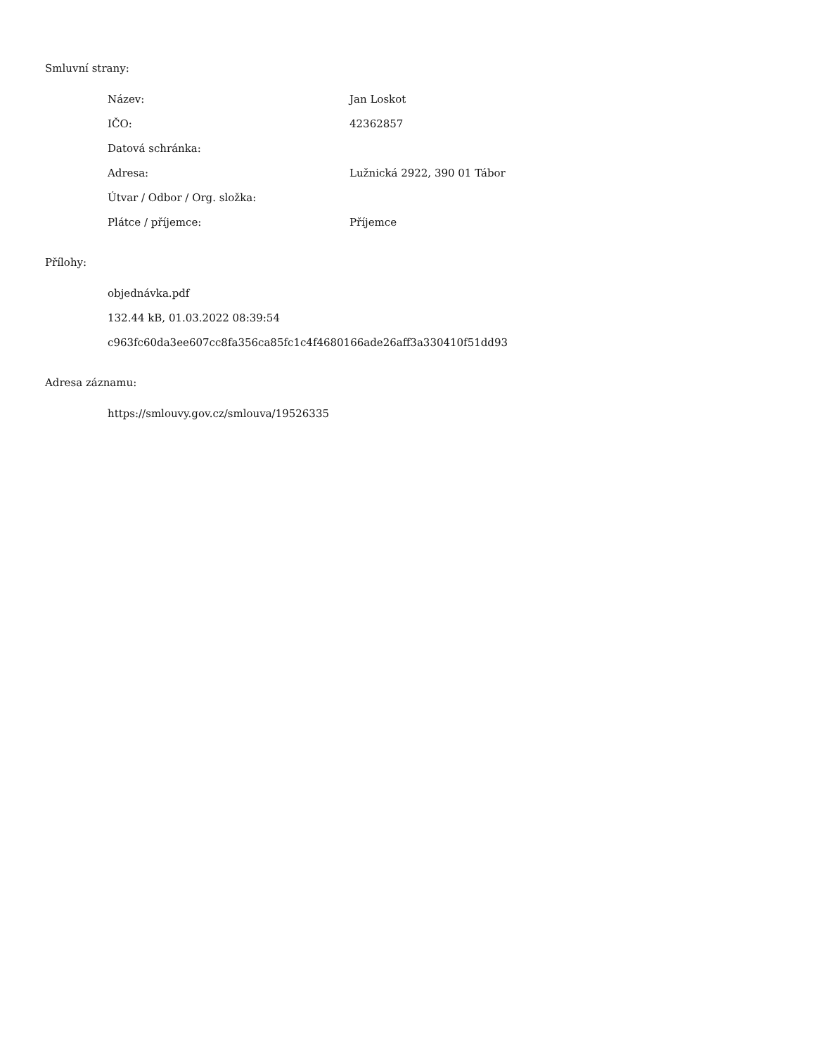Smluvní strany:
| Název: | Jan Loskot |
| IČO: | 42362857 |
| Datová schránka: | |
| Adresa: | Lužnická 2922, 390 01 Tábor |
| Útvar / Odbor / Org. složka: | |
| Plátce / příjemce: | Příjemce |
Přílohy:
objednávka.pdf
132.44 kB, 01.03.2022 08:39:54
c963fc60da3ee607cc8fa356ca85fc1c4f4680166ade26aff3a330410f51dd93
Adresa záznamu:
https://smlouvy.gov.cz/smlouva/19526335